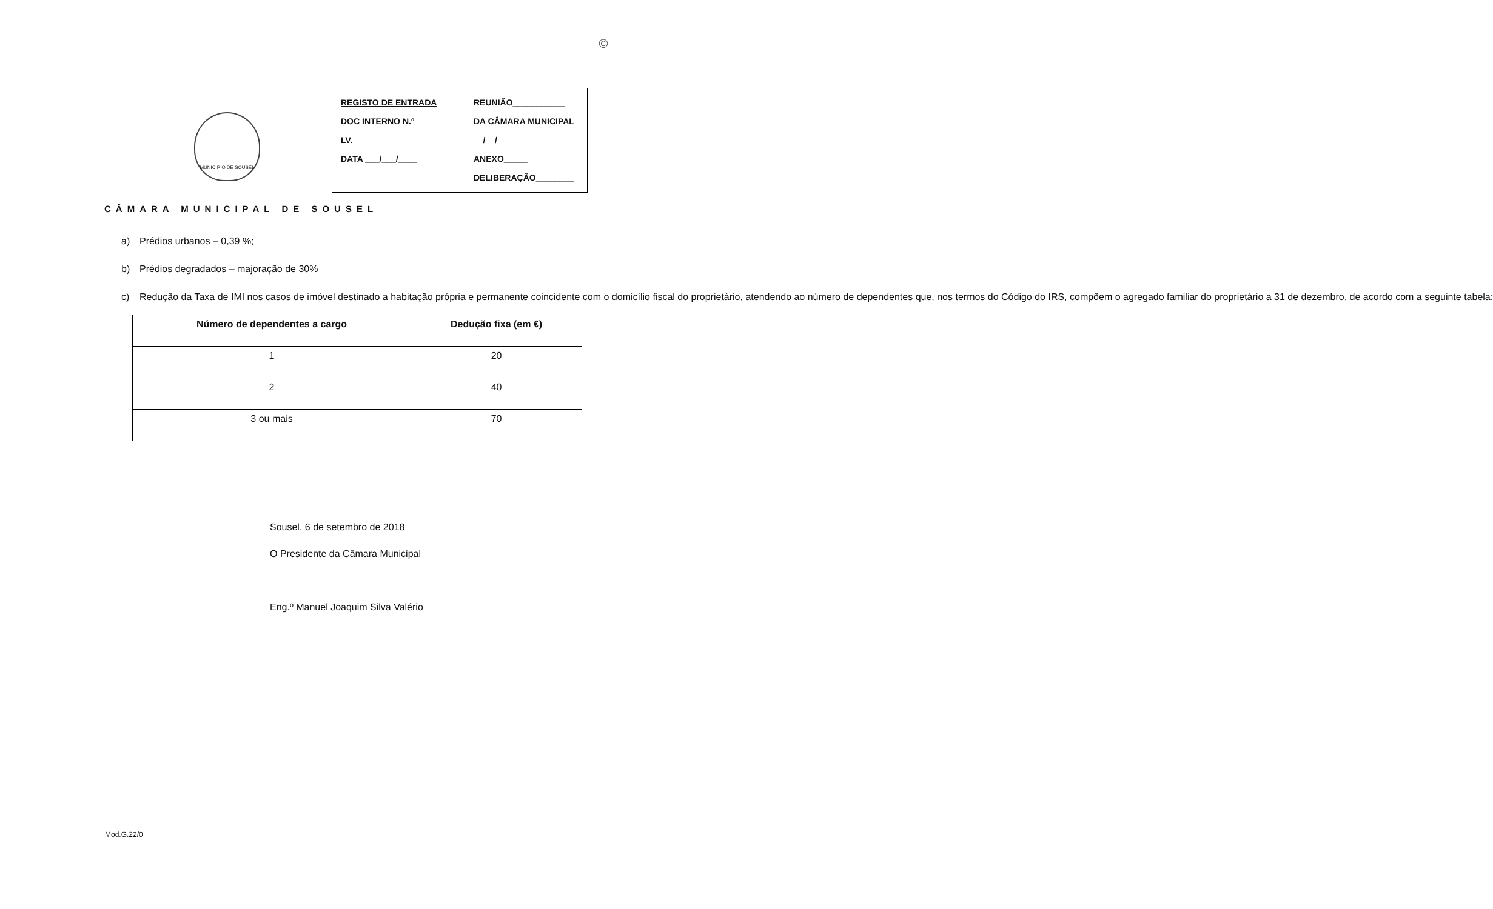©
MUNICÍPIO DE SOUSEL
REGISTO DE ENTRADA
DOC INTERNO N.º ______
LV.__________
DATA ___/___/____
REUNIÃO___________
DA CÂMARA MUNICIPAL
__/__/__
ANEXO_____
DELIBERAÇÃO________
CÂMARA MUNICIPAL DE SOUSEL
a) Prédios urbanos – 0,39 %;
b) Prédios degradados – majoração de 30%
c) Redução da Taxa de IMI nos casos de imóvel destinado a habitação própria e permanente coincidente com o domicílio fiscal do proprietário, atendendo ao número de dependentes que, nos termos do Código do IRS, compõem o agregado familiar do proprietário a 31 de dezembro, de acordo com a seguinte tabela:
| Número de dependentes a cargo | Dedução fixa (em €) |
| --- | --- |
| 1 | 20 |
| 2 | 40 |
| 3 ou mais | 70 |
Sousel, 6 de setembro de 2018
O Presidente da Câmara Municipal
Eng.º Manuel Joaquim Silva Valério
Mod.G.22/0